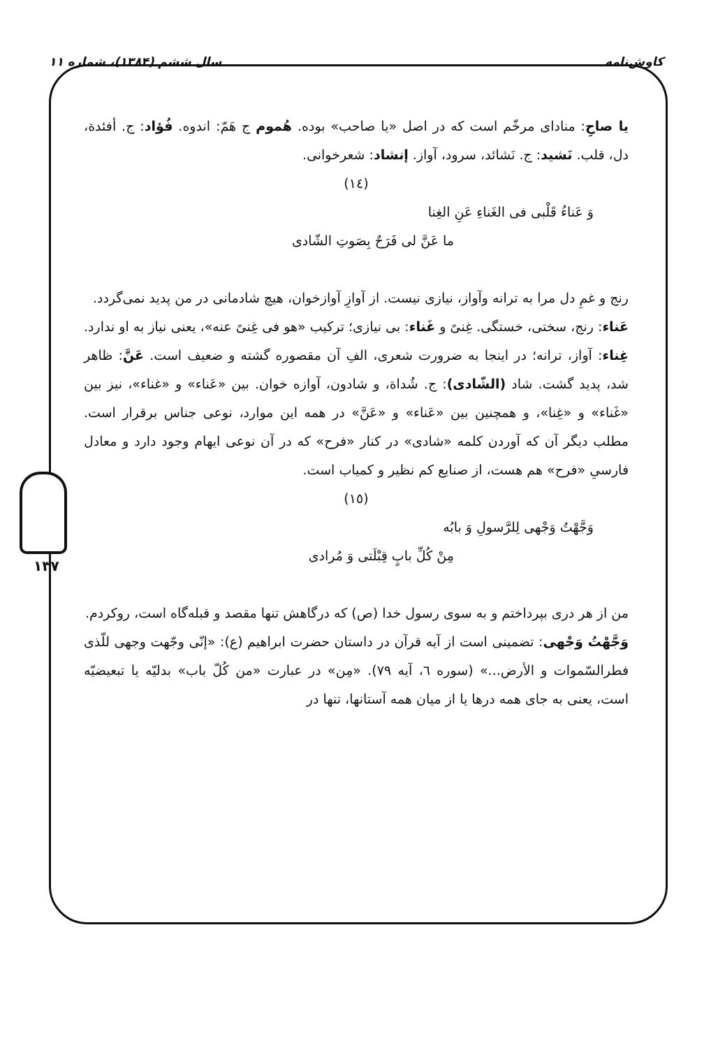کاوش‌نامه سال ششم (۱۳۸۴)، شماره ۱۱
۱۳۷
یا صاحِ: منادای مرخّم است که در اصل «یا صاحب» بوده. هُموم ج هَمّ: اندوه. فُؤاد: ج. أفئدة، دل، قلب. نَشید: ج. نَشائد، سرود، آواز. إنشاد: شعرخوانی.
(١٤)
وَ عَناءُ قَلْبی فی الغَناءِ عَنِ الغِنا
ما عَنَّ لی فَرَحٌ بِصَوتِ الشّادی
رنج و غمِ دل مرا به ترانه وآواز، نیازی نیست. از آوازِ آوازخوان، هیچ شادمانی در من پدید نمی‌گردد.
عَناء: رنج، سختی، خستگی. غِنیً و غَناء: بی نیازی؛ ترکیب «هو فی غِنیً عنه»، یعنی نیاز به او ندارد. غِناء: آواز، ترانه؛ در اینجا به ضرورت شعری، الفِ آن مقصوره گشته و ضعیف است. عَنَّ: ظاهر شد، پدید گشت. شاد (الشّادی): ج. شُداة، و شادون، آوازه خوان. بین «عَناء» و «غناء»، نیز بین «غَناء» و «غِنا»، و همچنین بین «عَناء» و «عَنَّ» در همه این موارد، نوعی جناس برقرار است. مطلب دیگر آن که آوردن کلمه «شادی» در کنار «فرح» که در آن نوعی ایهام وجود دارد و معادل فارسیِ «فرح» هم هست، از صنایع کم نظیر و کمیاب است.
(١٥)
وَجَّهْتُ وَجْهی لِلرَّسولِ وَ بابُه
مِنْ کُلِّ بابٍ قِبْلَتی وَ مُرادی
من از هر دری بپرداختم و به سوی رسول خدا (ص) که درگاهش تنها مقصد و قبله‌گاه است، روکردم.
وَجَّهْتُ وَجْهی: تضمینی است از آیه قرآن در داستان حضرت ابراهیم (ع): «إنّی وجّهت وجهی للّذی فطرالسّموات و الأرض...» (سوره ٦، آیه ٧٩). «مِن» در عبارت «من کُلّ باب» بدلیّه یا تبعیضیّه است، یعنی به جای همه درها یا از میان همه آستانها، تنها در